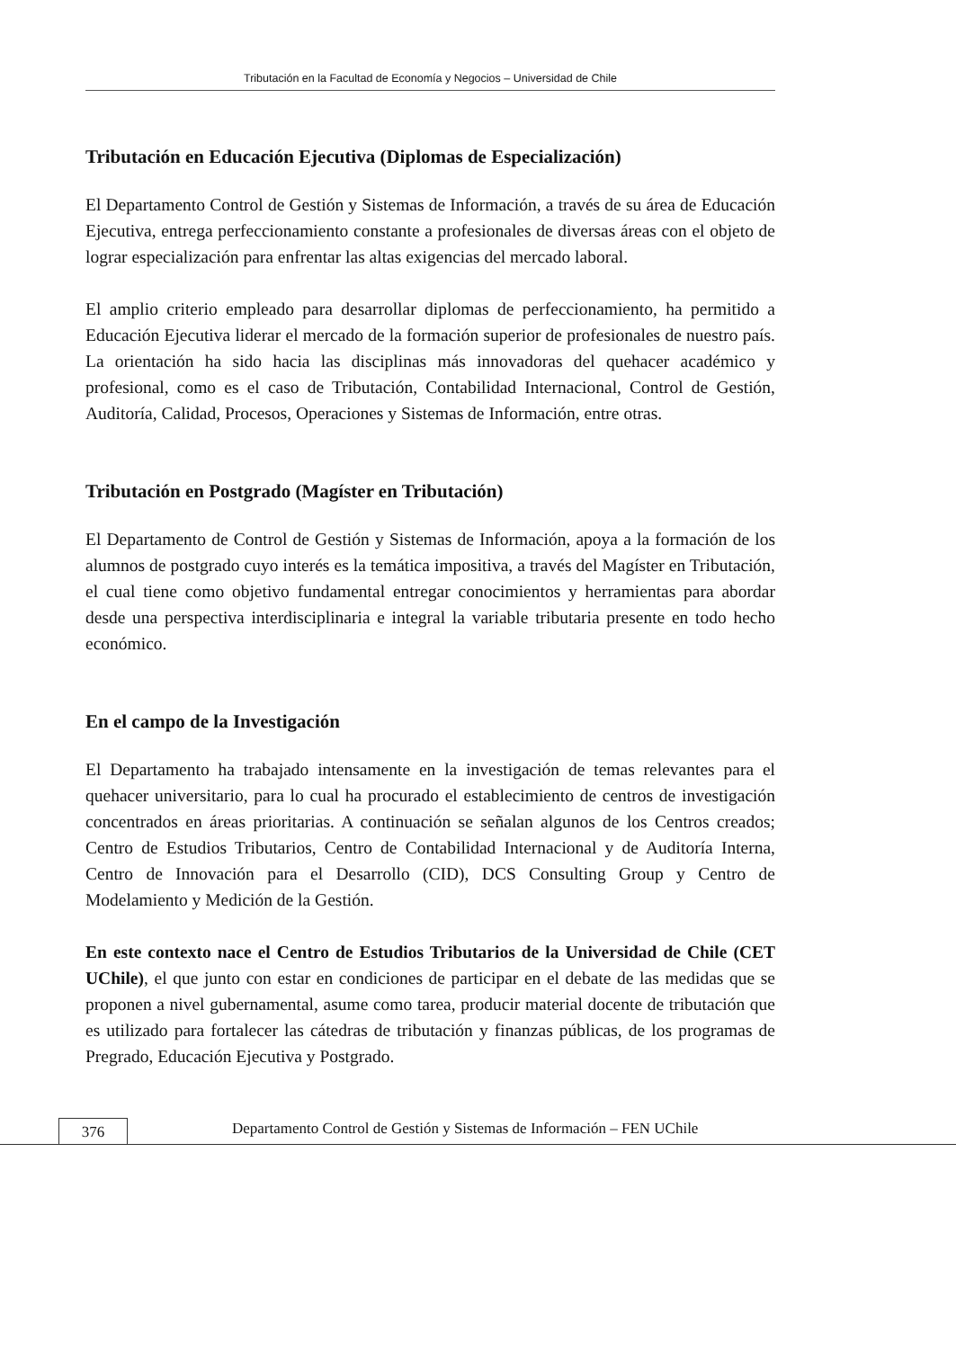Tributación en la Facultad de Economía y Negocios – Universidad de Chile
Tributación en Educación Ejecutiva (Diplomas de Especialización)
El Departamento Control de Gestión y Sistemas de Información, a través de su área de Educación Ejecutiva, entrega perfeccionamiento constante a profesionales de diversas áreas con el objeto de lograr especialización para enfrentar las altas exigencias del mercado laboral.
El amplio criterio empleado para desarrollar diplomas de perfeccionamiento, ha permitido a Educación Ejecutiva liderar el mercado de la formación superior de profesionales de nuestro país. La orientación ha sido hacia las disciplinas más innovadoras del quehacer académico y profesional, como es el caso de Tributación, Contabilidad Internacional, Control de Gestión, Auditoría, Calidad, Procesos, Operaciones y Sistemas de Información, entre otras.
Tributación en Postgrado (Magíster en Tributación)
El Departamento de Control de Gestión y Sistemas de Información, apoya a la formación de los alumnos de postgrado cuyo interés es la temática impositiva, a través del Magíster en Tributación, el cual tiene como objetivo fundamental entregar conocimientos y herramientas para abordar desde una perspectiva interdisciplinaria e integral la variable tributaria presente en todo hecho económico.
En el campo de la Investigación
El Departamento ha trabajado intensamente en la investigación de temas relevantes para el quehacer universitario, para lo cual ha procurado el establecimiento de centros de investigación concentrados en áreas prioritarias. A continuación se señalan algunos de los Centros creados; Centro de Estudios Tributarios, Centro de Contabilidad Internacional y de Auditoría Interna, Centro de Innovación para el Desarrollo (CID), DCS Consulting Group y Centro de Modelamiento y Medición de la Gestión.
En este contexto nace el Centro de Estudios Tributarios de la Universidad de Chile (CET UChile), el que junto con estar en condiciones de participar en el debate de las medidas que se proponen a nivel gubernamental, asume como tarea, producir material docente de tributación que es utilizado para fortalecer las cátedras de tributación y finanzas públicas, de los programas de Pregrado, Educación Ejecutiva y Postgrado.
376 Departamento Control de Gestión y Sistemas de Información – FEN UChile